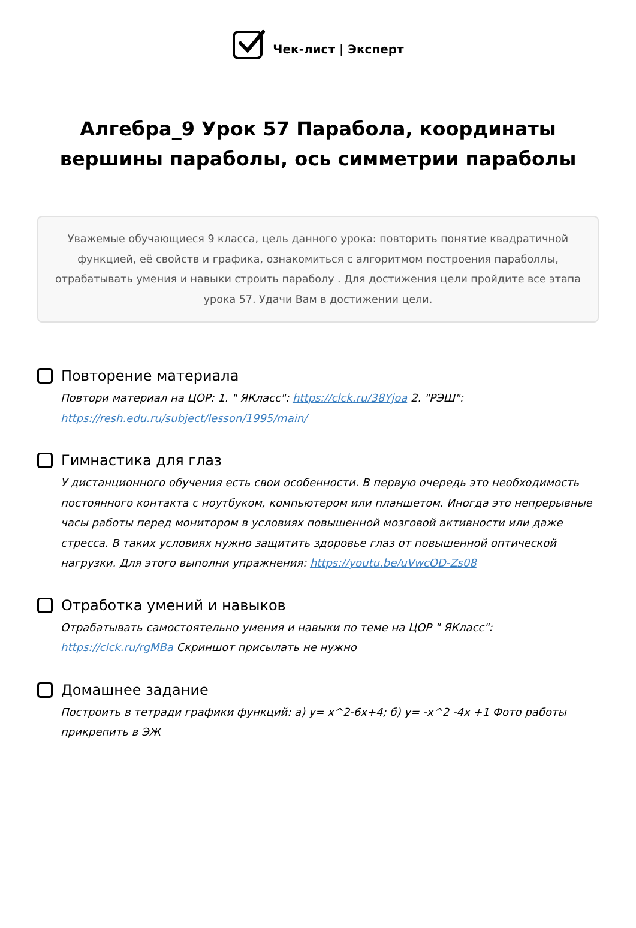Чек-лист | Эксперт
Алгебра_9 Урок 57 Парабола, координаты вершины параболы, ось симметрии параболы
Уважемые обучающиеся 9 класса, цель данного урока: повторить понятие квадратичной функцией, её свойств и графика, ознакомиться с алгоритмом построения параболлы, отрабатывать умения и навыки строить параболу . Для достижения цели пройдите все этапа урока 57. Удачи Вам в достижении цели.
Повторение материала
Повтори материал на ЦОР: 1. " ЯКласс": https://clck.ru/38Yjoa 2. "РЭШ": https://resh.edu.ru/subject/lesson/1995/main/
Гимнастика для глаз
У дистанционного обучения есть свои особенности. В первую очередь это необходимость постоянного контакта с ноутбуком, компьютером или планшетом. Иногда это непрерывные часы работы перед монитором в условиях повышенной мозговой активности или даже стресса. В таких условиях нужно защитить здоровье глаз от повышенной оптической нагрузки. Для этого выполни упражнения: https://youtu.be/uVwcOD-Zs08
Отработка умений и навыков
Отрабатывать самостоятельно умения и навыки по теме на ЦОР " ЯКласс": https://clck.ru/rgMBa Скриншот присылать не нужно
Домашнее задание
Построить в тетради графики функций: а) у= х^2-6х+4; б) у= -х^2 -4х +1 Фото работы прикрепить в ЭЖ